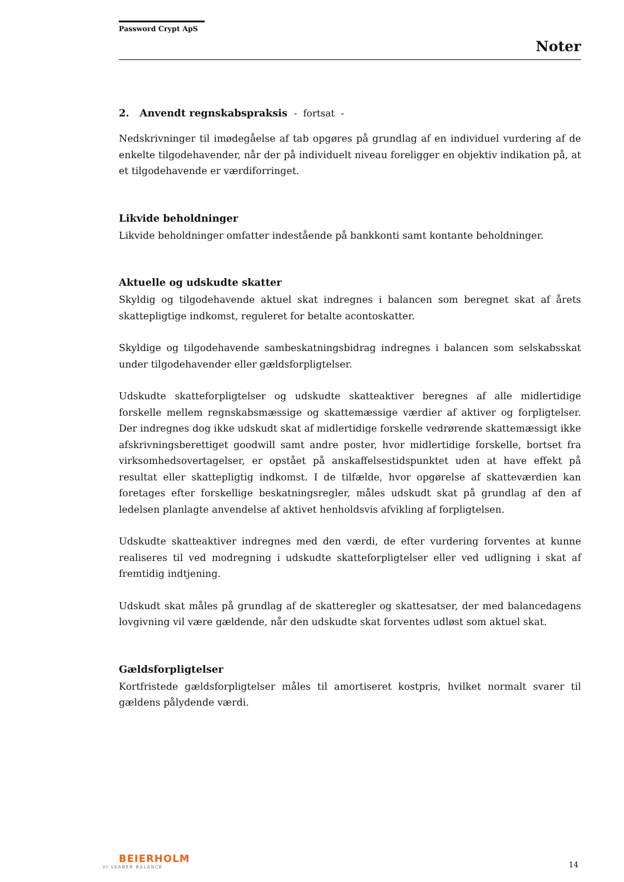Password Crypt ApS
Noter
2. Anvendt regnskabspraksis - fortsat -
Nedskrivninger til imødegåelse af tab opgøres på grundlag af en individuel vurdering af de enkelte tilgodehavender, når der på individuelt niveau foreligger en objektiv indikation på, at et tilgodehavende er værdiforringet.
Likvide beholdninger
Likvide beholdninger omfatter indestående på bankkonti samt kontante beholdninger.
Aktuelle og udskudte skatter
Skyldig og tilgodehavende aktuel skat indregnes i balancen som beregnet skat af årets skattepligtige indkomst, reguleret for betalte acontoskatter.
Skyldige og tilgodehavende sambeskatningsbidrag indregnes i balancen som selskabsskat under tilgodehavender eller gældsforpligtelser.
Udskudte skatteforpligtelser og udskudte skatteaktiver beregnes af alle midlertidige forskelle mellem regnskabsmæssige og skattemæssige værdier af aktiver og forpligtelser. Der indregnes dog ikke udskudt skat af midlertidige forskelle vedrørende skattemæssigt ikke afskrivningsberettiget goodwill samt andre poster, hvor midlertidige forskelle, bortset fra virksomhedsovertagelser, er opstået på anskaffelsestidspunktet uden at have effekt på resultat eller skattepligtig indkomst. I de tilfælde, hvor opgørelse af skatteværdien kan foretages efter forskellige beskatningsregler, måles udskudt skat på grundlag af den af ledelsen planlagte anvendelse af aktivet henholdsvis afvikling af forpligtelsen.
Udskudte skatteaktiver indregnes med den værdi, de efter vurdering forventes at kunne realiseres til ved modregning i udskudte skatteforpligtelser eller ved udligning i skat af fremtidig indtjening.
Udskudt skat måles på grundlag af de skatteregler og skattesatser, der med balancedagens lovgivning vil være gældende, når den udskudte skat forventes udløst som aktuel skat.
Gældsforpligtelser
Kortfristede gældsforpligtelser måles til amortiseret kostpris, hvilket normalt svarer til gældens pålydende værdi.
BEIERHOLM
VI SKABER BALANCE
14